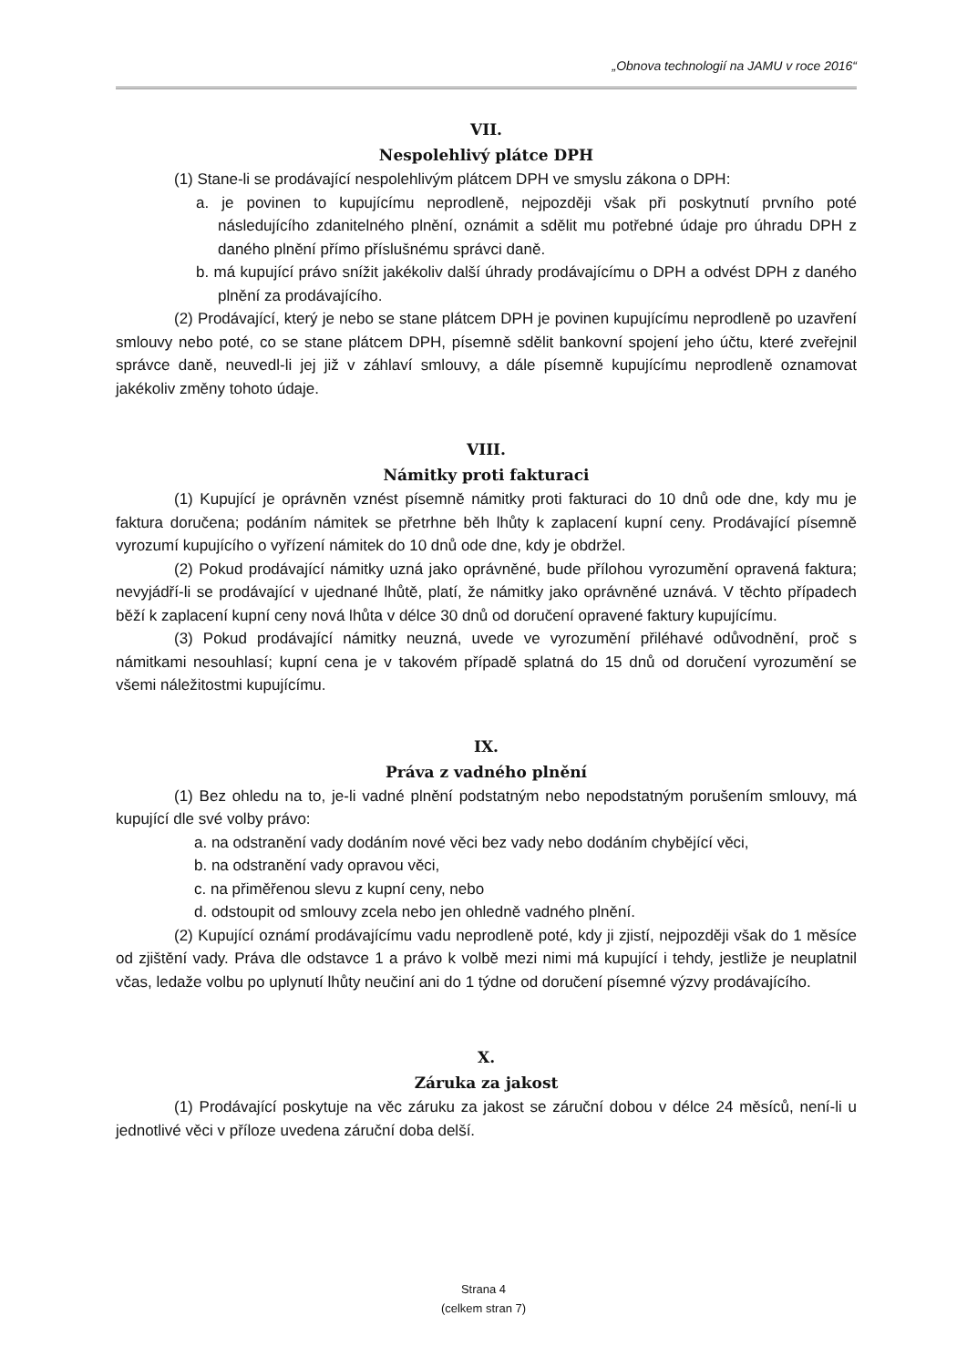„Obnova technologií na JAMU v roce 2016“
VII.
Nespolehlivý plátce DPH
(1) Stane-li se prodávající nespolehlivým plátcem DPH ve smyslu zákona o DPH:
a. je povinen to kupujícímu neprodleně, nejpozději však při poskytnutí prvního poté následujícího zdanitelného plnění, oznámit a sdělit mu potřebné údaje pro úhradu DPH z daného plnění přímo příslušnému správci daně.
b. má kupující právo snížit jakékoliv další úhrady prodávajícímu o DPH a odvést DPH z daného plnění za prodávajícího.
(2) Prodávající, který je nebo se stane plátcem DPH je povinen kupujícímu neprodleně po uzavření smlouvy nebo poté, co se stane plátcem DPH, písemně sdělit bankovní spojení jeho účtu, které zveřejnil správce daně, neuvedl-li jej již v záhlaví smlouvy, a dále písemně kupujícímu neprodleně oznamovat jakékoliv změny tohoto údaje.
VIII.
Námitky proti fakturaci
(1) Kupující je oprávněn vznést písemně námitky proti fakturaci do 10 dnů ode dne, kdy mu je faktura doručena; podáním námitek se přetrhne běh lhůty k zaplacení kupní ceny. Prodávající písemně vyrozumí kupujícího o vyřízení námitek do 10 dnů ode dne, kdy je obdržel.
(2) Pokud prodávající námitky uzná jako oprávněné, bude přílohou vyrozumění opravená faktura; nevyjádří-li se prodávající v ujednané lhůtě, platí, že námitky jako oprávněné uznává. V těchto případech běží k zaplacení kupní ceny nová lhůta v délce 30 dnů od doručení opravené faktury kupujícímu.
(3) Pokud prodávající námitky neuzná, uvede ve vyrozumění přiléhavé odůvodnění, proč s námitkami nesouhlasí; kupní cena je v takovém případě splatná do 15 dnů od doručení vyrozumění se všemi náležitostmi kupujícímu.
IX.
Práva z vadného plnění
(1) Bez ohledu na to, je-li vadné plnění podstatným nebo nepodstatným porušením smlouvy, má kupující dle své volby právo:
a. na odstranění vady dodáním nové věci bez vady nebo dodáním chybějící věci,
b. na odstranění vady opravou věci,
c. na přiměřenou slevu z kupní ceny, nebo
d. odstoupit od smlouvy zcela nebo jen ohledně vadného plnění.
(2) Kupující oznámí prodávajícímu vadu neprodleně poté, kdy ji zjistí, nejpozději však do 1 měsíce od zjištění vady. Práva dle odstavce 1 a právo k volbě mezi nimi má kupující i tehdy, jestliže je neuplatnil včas, ledaže volbu po uplynutí lhůty neučiní ani do 1 týdne od doručení písemné výzvy prodávajícího.
X.
Záruka za jakost
(1) Prodávající poskytuje na věc záruku za jakost se záruční dobou v délce 24 měsíců, není-li u jednotlivé věci v příloze uvedena záruční doba delší.
Strana 4
(celkem stran 7)